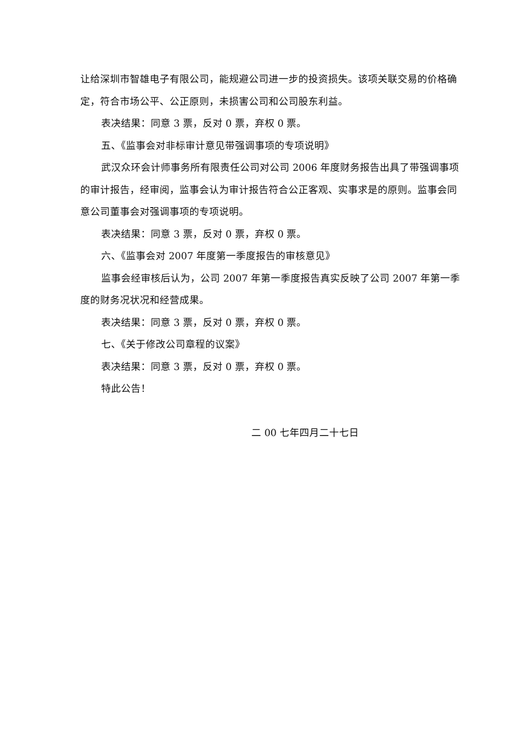让给深圳市智雄电子有限公司，能规避公司进一步的投资损失。该项关联交易的价格确定，符合市场公平、公正原则，未损害公司和公司股东利益。
表决结果：同意 3 票，反对 0 票，弃权 0 票。
五、《监事会对非标审计意见带强调事项的专项说明》
武汉众环会计师事务所有限责任公司对公司 2006 年度财务报告出具了带强调事项的审计报告，经审阅，监事会认为审计报告符合公正客观、实事求是的原则。监事会同意公司董事会对强调事项的专项说明。
表决结果：同意 3 票，反对 0 票，弃权 0 票。
六、《监事会对 2007 年度第一季度报告的审核意见》
监事会经审核后认为，公司 2007 年第一季度报告真实反映了公司 2007 年第一季度的财务况状况和经营成果。
表决结果：同意 3 票，反对 0 票，弃权 0 票。
七、《关于修改公司章程的议案》
表决结果：同意 3 票，反对 0 票，弃权 0 票。
特此公告！
二 00 七年四月二十七日